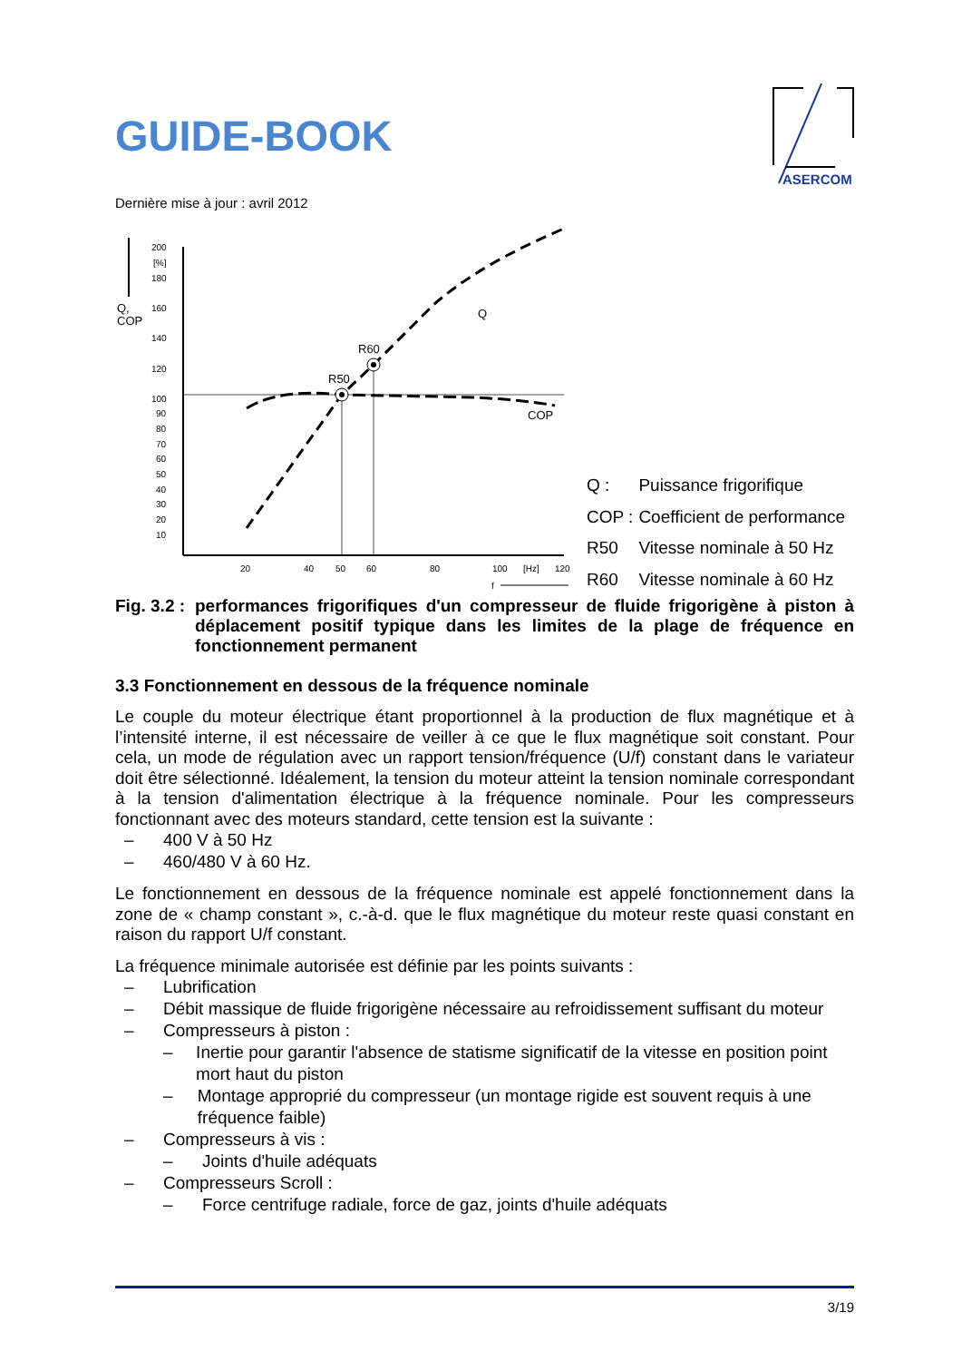GUIDE-BOOK
Dernière mise à jour : avril 2012
Q,
COP
200
[%]
180
160
140
120
100
90
80
70
60
50
40
30
20
10
20
40
50
60
80
100
[Hz]
120
f
R50
R60
Q
COP
| Q : | Puissance frigorifique |
| COP : | Coefficient de performance |
| R50 | Vitesse nominale à 50 Hz |
| R60 | Vitesse nominale à 60 Hz |
Fig. 3.2 :
performances frigorifiques d'un compresseur de fluide frigorigène à piston à déplacement positif typique dans les limites de la plage de fréquence en fonctionnement permanent
3.3 Fonctionnement en dessous de la fréquence nominale
Le couple du moteur électrique étant proportionnel à la production de flux magnétique et à l’intensité interne, il est nécessaire de veiller à ce que le flux magnétique soit constant. Pour cela, un mode de régulation avec un rapport tension/fréquence (U/f) constant dans le variateur doit être sélectionné. Idéalement, la tension du moteur atteint la tension nominale correspondant à la tension d'alimentation électrique à la fréquence nominale. Pour les compresseurs fonctionnant avec des moteurs standard, cette tension est la suivante :
– 400 V à 50 Hz
– 460/480 V à 60 Hz.
Le fonctionnement en dessous de la fréquence nominale est appelé fonctionnement dans la zone de « champ constant », c.-à-d. que le flux magnétique du moteur reste quasi constant en raison du rapport U/f constant.
La fréquence minimale autorisée est définie par les points suivants :
– Lubrification
– Débit massique de fluide frigorigène nécessaire au refroidissement suffisant du moteur
– Compresseurs à piston :
– Inertie pour garantir l'absence de statisme significatif de la vitesse en position point mort haut du piston
– Montage approprié du compresseur (un montage rigide est souvent requis à une fréquence faible)
– Compresseurs à vis :
– Joints d'huile adéquats
– Compresseurs Scroll :
– Force centrifuge radiale, force de gaz, joints d'huile adéquats
ASERCOM
3/19